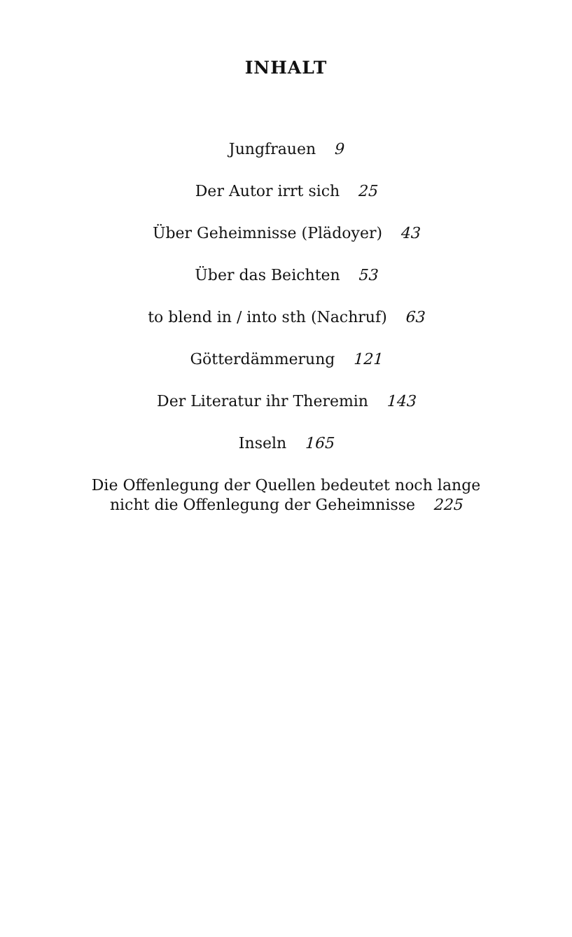INHALT
Jungfrauen 9
Der Autor irrt sich 25
Über Geheimnisse (Plädoyer) 43
Über das Beichten 53
to blend in / into sth (Nachruf) 63
Götterdämmerung 121
Der Literatur ihr Theremin 143
Inseln 165
Die Offenlegung der Quellen bedeutet noch lange
nicht die Offenlegung der Geheimnisse 225